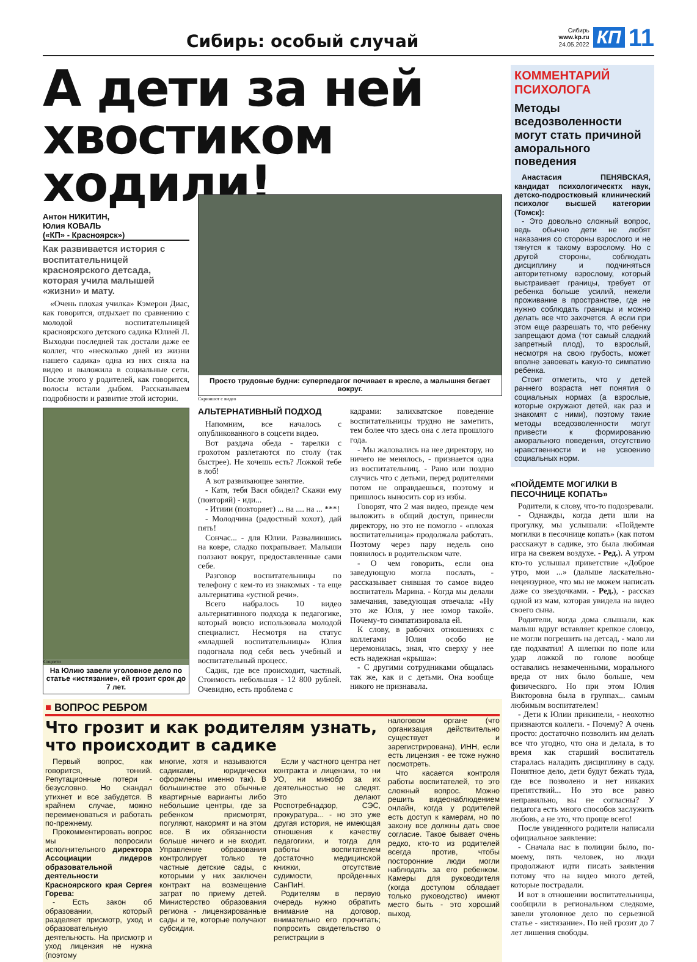Сибирь: особый случай
Сибирь
www.kp.ru
24.05.2022
КП 11
А дети за ней хвостиком ходили!
Антон НИКИТИН,
Юлия КОВАЛЬ
(«КП» - Красноярск»)
Как развивается история с воспитательницей красноярского детсада, которая учила малышей «жизни» и мату.
«Очень плохая училка» Кэмерон Диас, как говорится, отдыхает по сравнению с молодой воспитательницей красноярского детского садика Юлией Л. Выходки последней так достали даже ее коллег, что «несколько дней из жизни нашего садика» одна из них сняла на видео и выложила в социальные сети. После этого у родителей, как говорится, волосы встали дыбом. Рассказываем подробности и развитие этой истории.
Соцсети
На Юлию завели уголовное дело по статье «истязание», ей грозит срок до 7 лет.
Просто трудовые будни: суперпедагог почивает в кресле, а малышня бегает вокруг.
Скриншот с видео
АЛЬТЕРНАТИВНЫЙ ПОДХОД
Напомним, все началось с опубликованного в соцсети видео.
Вот раздача обеда - тарелки с грохотом разлетаются по столу (так быстрее). Не хочешь есть? Ложкой тебе в лоб!
А вот развивающее занятие.
- Катя, тебя Вася обидел? Скажи ему (повторяй) - иди...
- Итиии (повторяет) ... на .... на ... ***!
- Молодчина (радостный хохот), дай пять!
Сончас... - для Юлии. Развалившись на ковре, сладко похрапывает. Малыши ползают вокруг, предоставленные сами себе.
Разговор воспитательницы по телефону с кем-то из знакомых - та еще альтернатива «устной речи».
Всего набралось 10 видео альтернативного подхода к педагогике, который вовсю использовала молодой специалист. Несмотря на статус «младшей воспитательницы» Юлия подогнала под себя весь учебный и воспитательный процесс.
Садик, где все происходит, частный. Стоимость небольшая - 12 800 рублей. Очевидно, есть проблема с
кадрами: залихватское поведение воспитательницы трудно не заметить, тем более что здесь она с лета прошлого года.
- Мы жаловались на нее директору, но ничего не менялось, - признается одна из воспитательниц. - Рано или поздно случись что с детьми, перед родителями потом не оправдаешься, поэтому и пришлось выносить сор из избы.
Говорят, что 2 мая видео, прежде чем выложить в общий доступ, принесли директору, но это не помогло - «плохая воспитательница» продолжала работать. Поэтому через пару недель оно появилось в родительском чате.
- О чем говорить, если она заведующую могла послать, - рассказывает снявшая то самое видео воспитатель Марина. - Когда мы делали замечания, заведующая отвечала: «Ну это же Юля, у нее юмор такой». Почему-то симпатизировала ей.
К слову, в рабочих отношениях с коллегами Юлия особо не церемонилась, зная, что сверху у нее есть надежная «крыша»:
- С другими сотрудниками общалась так же, как и с детьми. Она вообще никого не признавала.
■ ВОПРОС РЕБРОМ
Что грозит и как родителям узнать, что происходит в садике
Первый вопрос, как говорится, тонкий. Репутационные потери - безусловно. Но скандал утихнет и все забудется. В крайнем случае, можно переименоваться и работать по-прежнему.
Прокомментировать вопрос мы попросили исполнительного директора Ассоциации лидеров образовательной деятельности Красноярского края Сергея Горева:
- Есть закон об образовании, который разделяет присмотр, уход и образовательную деятельность. На присмотр и уход лицензия не нужна (поэтому
многие, хотя и называются садиками, юридически оформлены именно так). В большинстве это обычные квартирные варианты либо небольшие центры, где за ребенком присмотрят, погуляют, накормят и на этом все. В их обязанности больше ничего и не входит. Управление образования контролирует только те частные детские сады, с которыми у них заключен контракт на возмещение затрат по приему детей. Министерство образования региона - лицензированные сады и те, которые получают субсидии.
Если у частного центра нет контракта и лицензии, то ни УО, ни минобр за их деятельностью не следят. Это делают Роспотребнадзор, СЭС, прокуратура... - но это уже другая история, не имеющая отношения к качеству педагогики, и тогда для работы воспитателем достаточно медицинской книжки, отсутствие судимости, пройденных СанПиН.
Родителям в первую очередь нужно обратить внимание на договор, внимательно его прочитать; попросить свидетельство о регистрации в
налоговом органе (что организация действительно существует и зарегистрирована), ИНН, если есть лицензия - ее тоже нужно посмотреть.
Что касается контроля работы воспитателей, то это сложный вопрос. Можно решить видеонаблюдением онлайн, когда у родителей есть доступ к камерам, но по закону все должны дать свое согласие. Такое бывает очень редко, кто-то из родителей всегда против, чтобы посторонние люди могли наблюдать за его ребенком. Камеры для руководителя (когда доступом обладает только руководство) имеют место быть - это хороший выход.
КОММЕНТАРИЙ ПСИХОЛОГА
Методы вседозволенности могут стать причиной аморального поведения
Анастасия ПЕНЯВСКАЯ, кандидат психологическтх наук, детско-подростковый клинический психолог высшей категории (Томск):
- Это довольно сложный вопрос, ведь обычно дети не любят наказания со стороны взрослого и не тянутся к такому взрослому. Но с другой стороны, соблюдать дисциплину и подчиняться авторитетному взрослому, который выстраивает границы, требует от ребенка больше усилий, нежели проживание в пространстве, где не нужно соблюдать границы и можно делать все что захочется. А если при этом еще разрешать то, что ребенку запрещают дома (тот самый сладкий запретный плод), то взрослый, несмотря на свою грубость, может вполне завоевать какую-то симпатию ребенка.
Стоит отметить, что у детей раннего возраста нет понятия о социальных нормах (а взрослые, которые окружают детей, как раз и знакомят с ними), поэтому такие методы вседозволенности могут привести к формированию аморального поведения, отсутствию нравственности и не усвоению социальных норм.
«ПОЙДЕМТЕ МОГИЛКИ В ПЕСОЧНИЦЕ КОПАТЬ»
Родители, к слову, что-то подозревали.
- Однажды, когда дети шли на прогулку, мы услышали: «Пойдемте могилки в песочнице копать» (как потом расскажут в садике, это была любимая игра на свежем воздухе. - Ред.). А утром кто-то услышал приветствие «Доброе утро, мои ...» (дальше ласкательно-нецензурное, что мы не можем написать даже со звездочками. - Ред.), - рассказ одной из мам, которая увидела на видео своего сына.
Родители, когда дома слышали, как малыш вдруг вставляет крепкое словцо, не могли погрешить на детсад, - мало ли где подхватил! А шлепки по попе или удар ложкой по голове вообще оставались незамеченными, морального вреда от них было больше, чем физического. Но при этом Юлия Викторовна была в группах... самым любимым воспитателем!
- Дети к Юлии прикипели, - неохотно признаются коллеги. - Почему? А очень просто: достаточно позволить им делать все что угодно, что она и делала, в то время как старший воспитатель старалась наладить дисциплину в саду. Понятное дело, дети будут бежать туда, где все позволено и нет никаких препятствий... Но это все равно неправильно, вы не согласны? У педагога есть много способов заслужить любовь, а не это, что проще всего!
После увиденного родители написали официальное заявление:
- Сначала нас в полиции было, по-моему, пять человек, но люди продолжают идти писать заявления потому что на видео много детей, которые пострадали.
И вот в отношении воспитательницы, сообщили в региональном следкоме, завели уголовное дело по серьезной статье - «истязание». По ней грозит до 7 лет лишения свободы.